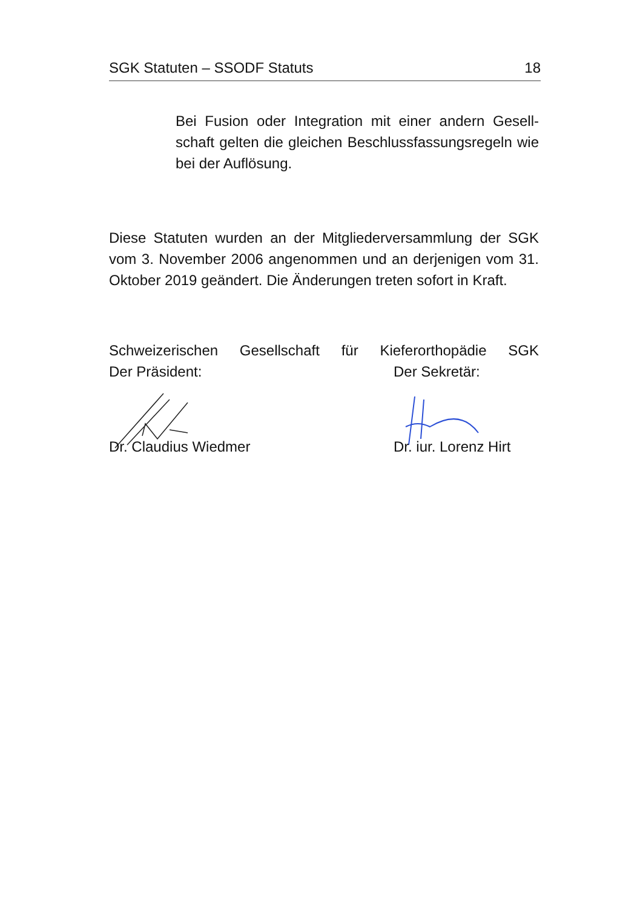SGK Statuten – SSODF Statuts 18
Bei Fusion oder Integration mit einer andern Gesell-schaft gelten die gleichen Beschlussfassungsregeln wie bei der Auflösung.
Diese Statuten wurden an der Mitgliederversammlung der SGK vom 3. November 2006 angenommen und an derjenigen vom 31. Oktober 2019 geändert. Die Änderungen treten sofort in Kraft.
Schweizerischen Gesellschaft für Kieferorthopädie SGK
Der Präsident: Der Sekretär:
Dr. Claudius Wiedmer Dr. iur. Lorenz Hirt